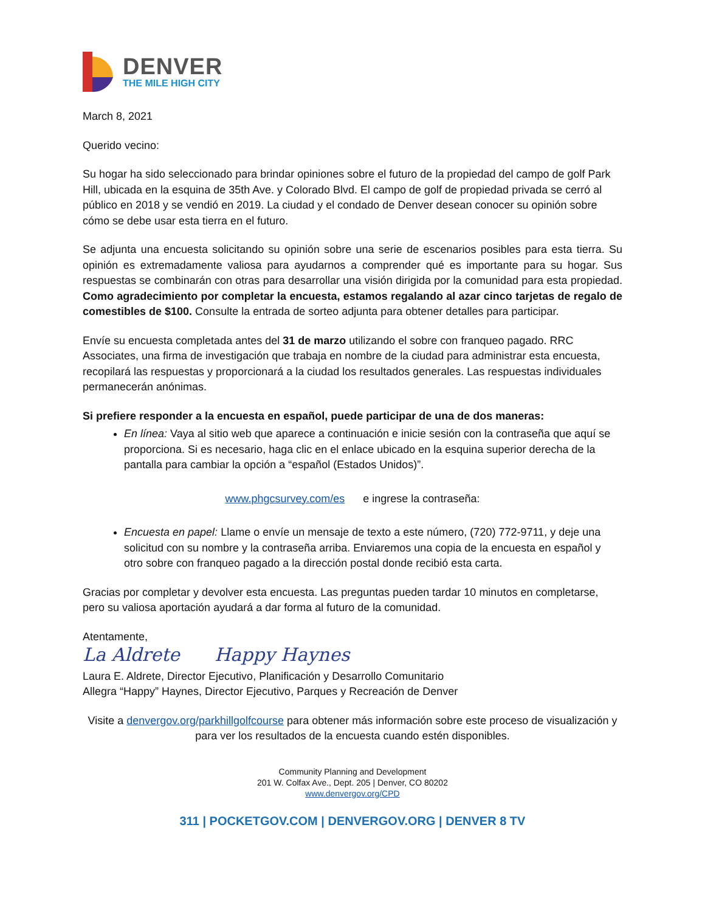DENVER
THE MILE HIGH CITY
March 8, 2021
Querido vecino:
Su hogar ha sido seleccionado para brindar opiniones sobre el futuro de la propiedad del campo de golf Park Hill, ubicada en la esquina de 35th Ave. y Colorado Blvd. El campo de golf de propiedad privada se cerró al público en 2018 y se vendió en 2019. La ciudad y el condado de Denver desean conocer su opinión sobre cómo se debe usar esta tierra en el futuro.
Se adjunta una encuesta solicitando su opinión sobre una serie de escenarios posibles para esta tierra. Su opinión es extremadamente valiosa para ayudarnos a comprender qué es importante para su hogar. Sus respuestas se combinarán con otras para desarrollar una visión dirigida por la comunidad para esta propiedad. Como agradecimiento por completar la encuesta, estamos regalando al azar cinco tarjetas de regalo de comestibles de $100. Consulte la entrada de sorteo adjunta para obtener detalles para participar.
Envíe su encuesta completada antes del 31 de marzo utilizando el sobre con franqueo pagado. RRC Associates, una firma de investigación que trabaja en nombre de la ciudad para administrar esta encuesta, recopilará las respuestas y proporcionará a la ciudad los resultados generales. Las respuestas individuales permanecerán anónimas.
Si prefiere responder a la encuesta en español, puede participar de una de dos maneras:
En línea: Vaya al sitio web que aparece a continuación e inicie sesión con la contraseña que aquí se proporciona. Si es necesario, haga clic en el enlace ubicado en la esquina superior derecha de la pantalla para cambiar la opción a “español (Estados Unidos)”.
www.phgcsurvey.com/es e ingrese la contraseña:
Encuesta en papel: Llame o envíe un mensaje de texto a este número, (720) 772-9711, y deje una solicitud con su nombre y la contraseña arriba. Enviaremos una copia de la encuesta en español y otro sobre con franqueo pagado a la dirección postal donde recibió esta carta.
Gracias por completar y devolver esta encuesta. Las preguntas pueden tardar 10 minutos en completarse, pero su valiosa aportación ayudará a dar forma al futuro de la comunidad.
Atentamente,
La Aldrete Happy Haynes
Laura E. Aldrete, Director Ejecutivo, Planificación y Desarrollo Comunitario
Allegra “Happy” Haynes, Director Ejecutivo, Parques y Recreación de Denver
Visite a denvergov.org/parkhillgolfcourse para obtener más información sobre este proceso de visualización y para ver los resultados de la encuesta cuando estén disponibles.
Community Planning and Development
201 W. Colfax Ave., Dept. 205 | Denver, CO 80202
www.denvergov.org/CPD
311 | POCKETGOV.COM | DENVERGOV.ORG | DENVER 8 TV